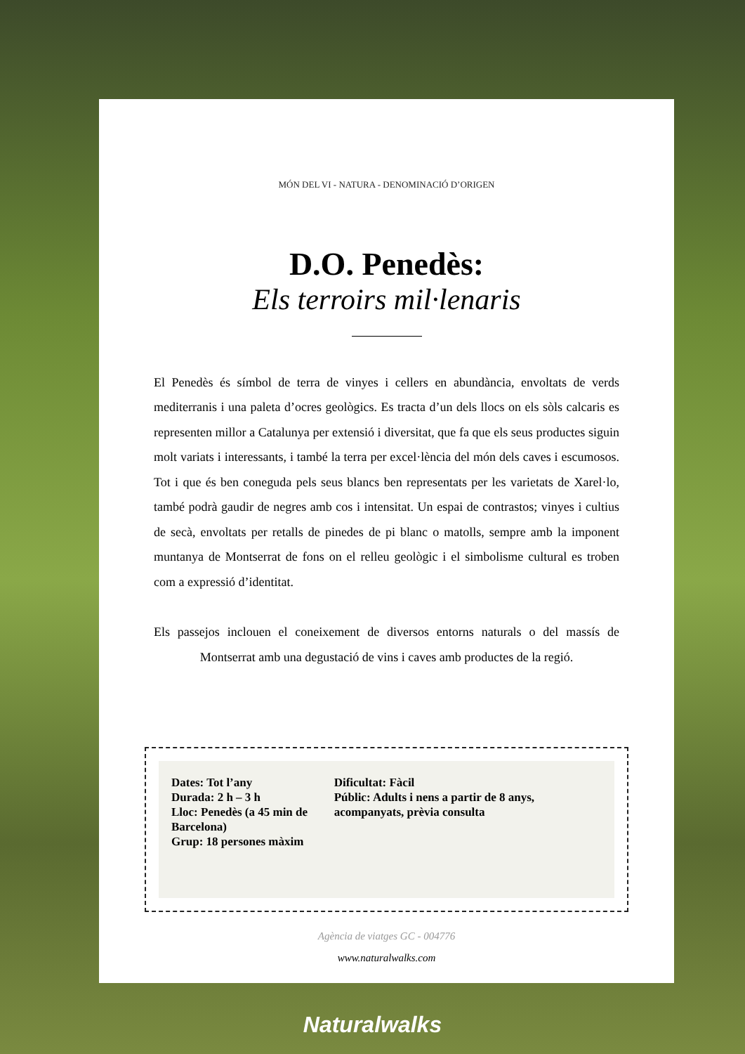MÓN DEL VI - NATURA - DENOMINACIÓ D’ORIGEN
D.O. Penedès:
Els terroirs mil·lenaris
El Penedès és símbol de terra de vinyes i cellers en abundància, envoltats de verds mediterranis i una paleta d’ocres geològics. Es tracta d’un dels llocs on els sòls calcaris es representen millor a Catalunya per extensió i diversitat, que fa que els seus productes siguin molt variats i interessants, i també la terra per excel·lència del món dels caves i escumosos. Tot i que és ben coneguda pels seus blancs ben representats per les varietats de Xarel·lo, també podrà gaudir de negres amb cos i intensitat. Un espai de contrastos; vinyes i cultius de secà, envoltats per retalls de pinedes de pi blanc o matolls, sempre amb la imponent muntanya de Montserrat de fons on el relleu geològic i el simbolisme cultural es troben com a expressió d’identitat.
Els passejos inclouen el coneixement de diversos entorns naturals o del massís de Montserrat amb una degustació de vins i caves amb productes de la regió.
Dates: Tot l’any
Durada: 2 h – 3 h
Lloc: Penedès (a 45 min de Barcelona)
Grup: 18 persones màxim
Dificultat: Fàcil
Públic: Adults i nens a partir de 8 anys, acompanyats, prèvia consulta
Agència de viatges GC - 004776
www.naturalwalks.com
Naturalwalks